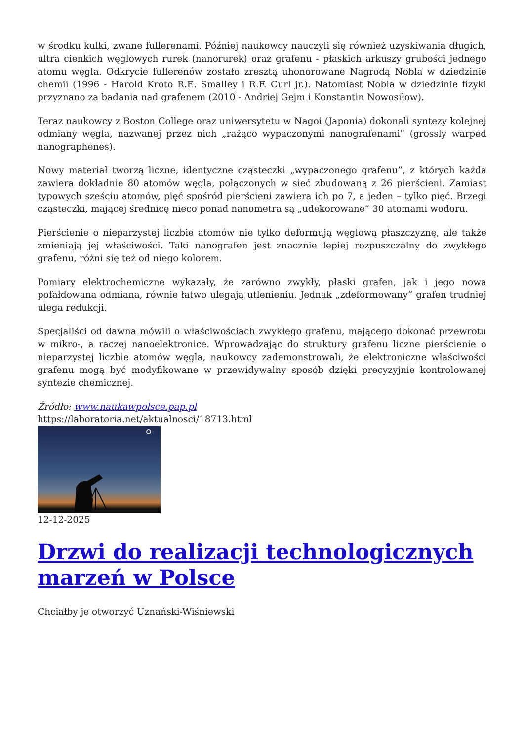w środku kulki, zwane fullerenami. Później naukowcy nauczyli się również uzyskiwania długich, ultra cienkich węglowych rurek (nanorurek) oraz grafenu - płaskich arkuszy grubości jednego atomu węgla. Odkrycie fullerenów zostało zresztą uhonorowane Nagrodą Nobla w dziedzinie chemii (1996 - Harold Kroto R.E. Smalley i R.F. Curl jr.). Natomiast Nobla w dziedzinie fizyki przyznano za badania nad grafenem (2010 - Andriej Gejm i Konstantin Nowosiłow).
Teraz naukowcy z Boston College oraz uniwersytetu w Nagoi (Japonia) dokonali syntezy kolejnej odmiany węgla, nazwanej przez nich „rażąco wypaczonymi nanografenami” (grossly warped nanographenes).
Nowy materiał tworzą liczne, identyczne cząsteczki „wypaczonego grafenu”, z których każda zawiera dokładnie 80 atomów węgla, połączonych w sieć zbudowaną z 26 pierścieni. Zamiast typowych sześciu atomów, pięć spośród pierścieni zawiera ich po 7, a jeden – tylko pięć. Brzegi cząsteczki, mającej średnicę nieco ponad nanometra są „udekorowane” 30 atomami wodoru.
Pierścienie o nieparzystej liczbie atomów nie tylko deformują węglową płaszczyznę, ale także zmieniają jej właściwości. Taki nanografen jest znacznie lepiej rozpuszczalny do zwykłego grafenu, różni się też od niego kolorem.
Pomiary elektrochemiczne wykazały, że zarówno zwykły, płaski grafen, jak i jego nowa pofałdowana odmiana, równie łatwo ulegają utlenieniu. Jednak „zdeformowany” grafen trudniej ulega redukcji.
Specjaliści od dawna mówili o właściwościach zwykłego grafenu, mającego dokonać przewrotu w mikro-, a raczej nanoelektronice. Wprowadzając do struktury grafenu liczne pierścienie o nieparzystej liczbie atomów węgla, naukowcy zademonstrowali, że elektroniczne właściwości grafenu mogą być modyfikowane w przewidywalny sposób dzięki precyzyjnie kontrolowanej syntezie chemicznej.
Źródło: www.naukawpolsce.pap.pl
https://laboratoria.net/aktualnosci/18713.html
12-12-2025
Drzwi do realizacji technologicznych marzeń w Polsce
Chciałby je otworzyć Uznański-Wiśniewski